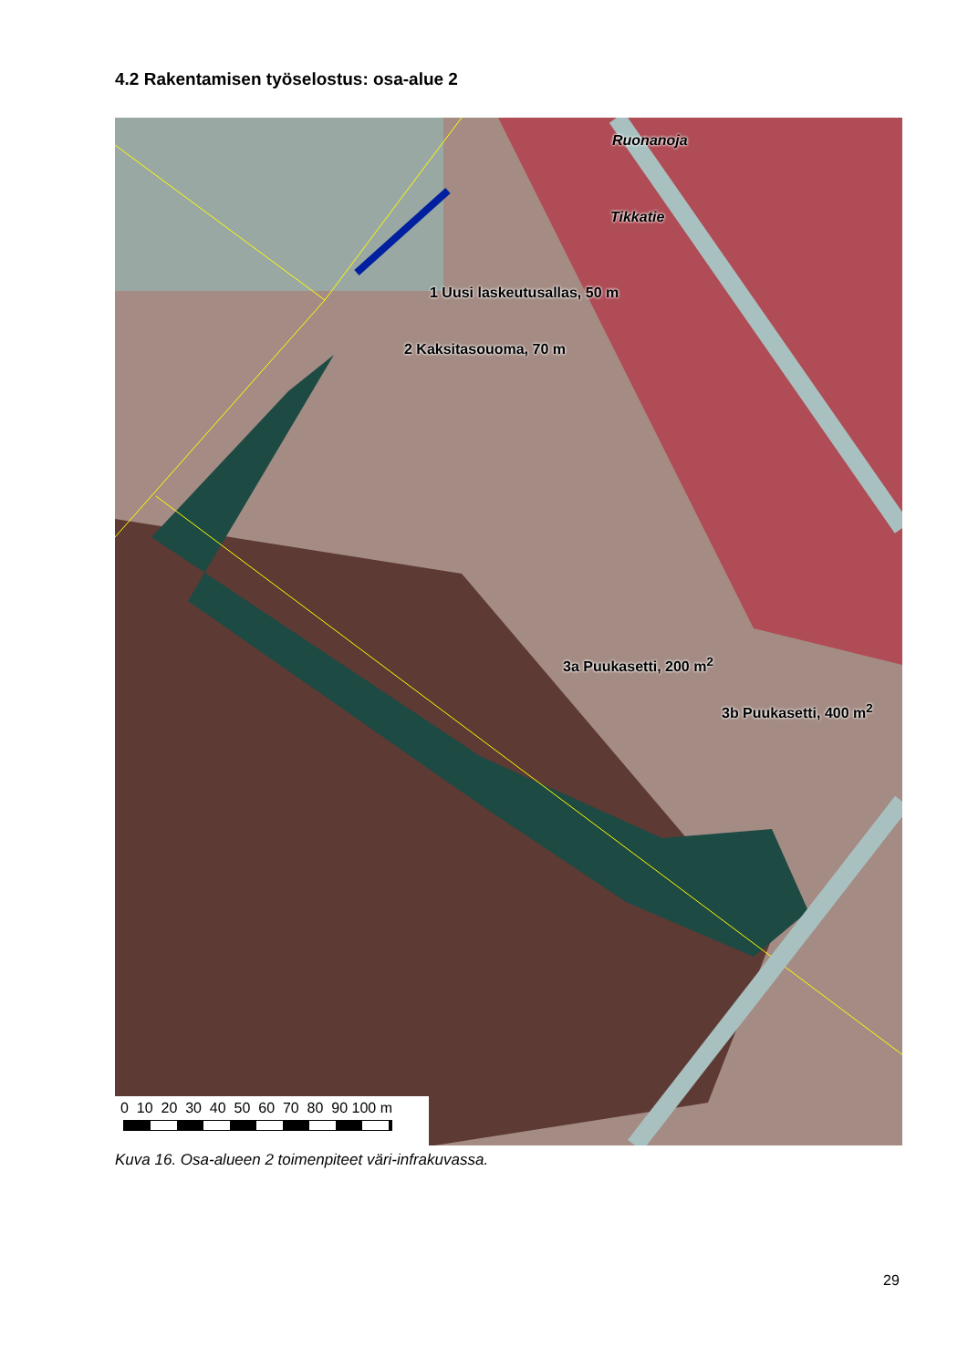4.2 Rakentamisen työselostus: osa-alue 2
Ruonanoja
Tikkatie
1 Uusi laskeutusallas, 50 m
2 Kaksitasouoma, 70 m
3a Puukasetti, 200 m<sup>2</sup>
3b Puukasetti, 400 m<sup>2</sup>
0 10 20 30 40 50 60 70 80 90 100 m
Kuva 16. Osa-alueen 2 toimenpiteet väri-infrakuvassa.
29